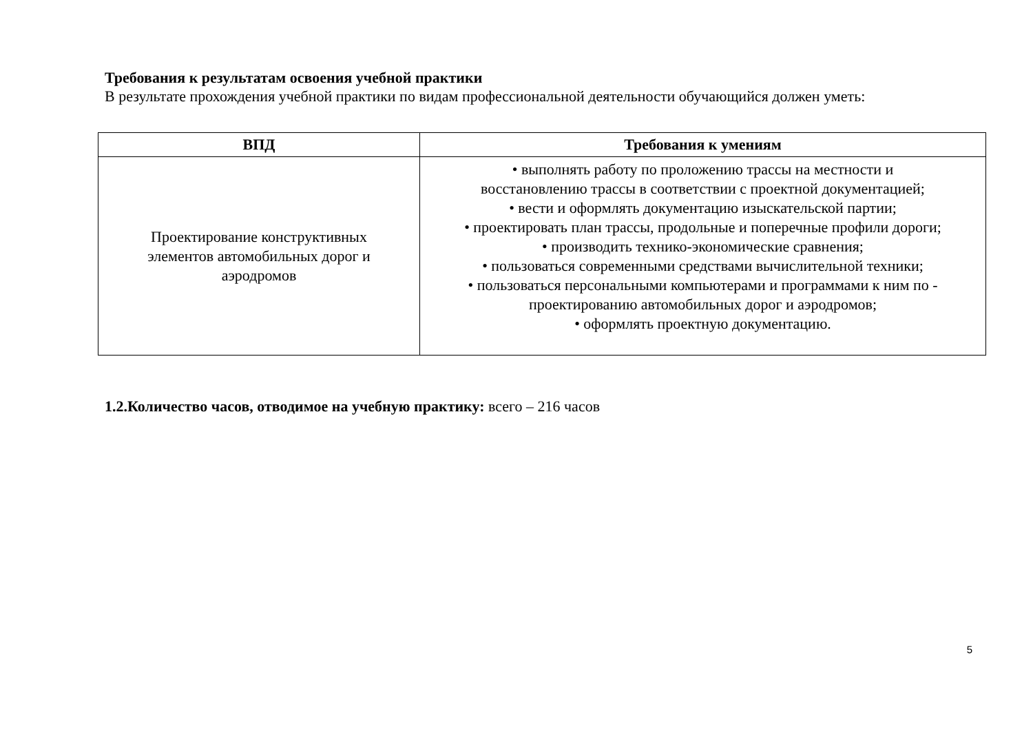Требования к результатам освоения учебной практики
В результате прохождения учебной практики по видам профессиональной деятельности обучающийся должен уметь:
| ВПД | Требования к умениям |
| --- | --- |
| Проектирование конструктивных элементов автомобильных дорог и аэродромов | • выполнять работу по проложению трассы на местности и восстановлению трассы в соответствии с проектной документацией; • вести и оформлять документацию изыскательской партии; • проектировать план трассы, продольные и поперечные профили дороги; • производить технико-экономические сравнения; • пользоваться современными средствами вычислительной техники; • пользоваться персональными компьютерами и программами к ним по - проектированию автомобильных дорог и аэродромов; • оформлять проектную документацию. |
1.2.Количество часов, отводимое на учебную практику: всего – 216 часов
5